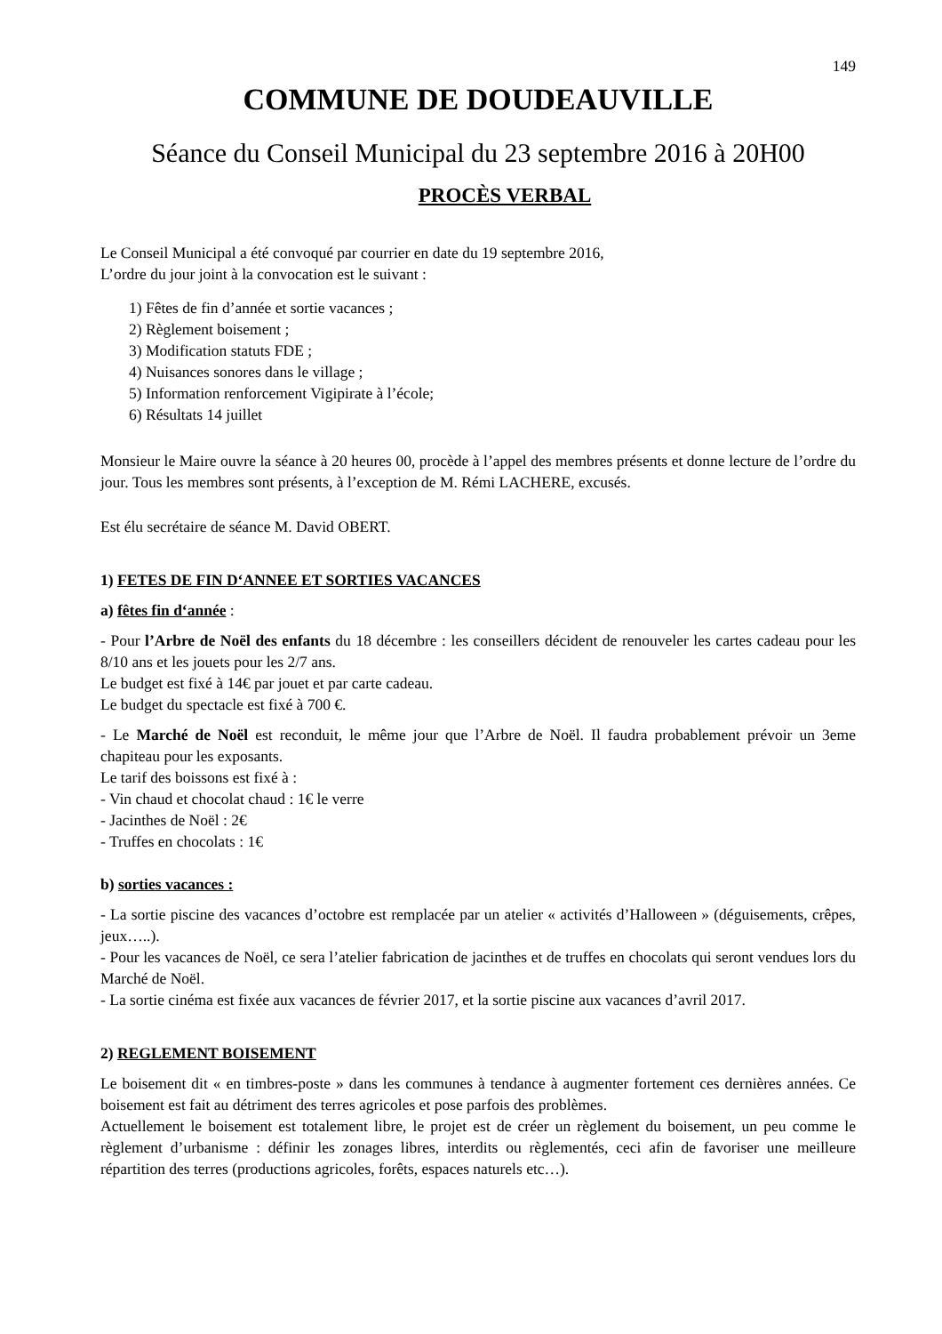149
COMMUNE DE DOUDEAUVILLE
Séance du Conseil Municipal du 23 septembre 2016 à 20H00
PROCÈS VERBAL
Le Conseil Municipal a été convoqué par courrier en date du 19 septembre 2016,
L’ordre du jour joint à la convocation est le suivant :
1) Fêtes de fin d’année et sortie vacances ;
2) Règlement boisement ;
3) Modification statuts FDE ;
4) Nuisances sonores dans le village ;
5) Information renforcement Vigipirate à l’école;
6) Résultats 14 juillet
Monsieur le Maire ouvre la séance à 20 heures 00, procède à l’appel des membres présents et donne lecture de l’ordre du jour. Tous les membres sont présents, à l’exception de M. Rémi LACHERE, excusés.
Est élu secrétaire de séance M. David OBERT.
1) FETES DE FIN D‘ANNEE ET SORTIES VACANCES
a) fêtes fin d‘année :
- Pour l’Arbre de Noël des enfants du 18 décembre : les conseillers décident de renouveler les cartes cadeau pour les 8/10 ans et les jouets pour les 2/7 ans.
Le budget est fixé à 14€ par jouet et par carte cadeau.
Le budget du spectacle est fixé à 700 €.
- Le Marché de Noël est reconduit, le même jour que l’Arbre de Noël. Il faudra probablement prévoir un 3eme chapiteau pour les exposants.
Le tarif des boissons est fixé à :
- Vin chaud et chocolat chaud : 1€ le verre
- Jacinthes de Noël : 2€
- Truffes en chocolats : 1€
b) sorties vacances :
- La sortie piscine des vacances d’octobre est remplacée par un atelier « activités d’Halloween » (déguisements, crêpes, jeux…..).
- Pour les vacances de Noël, ce sera l’atelier fabrication de jacinthes et de truffes en chocolats qui seront vendues lors du Marché de Noël.
- La sortie cinéma est fixée aux vacances de février 2017, et la sortie piscine aux vacances d’avril 2017.
2) REGLEMENT BOISEMENT
Le boisement dit « en timbres-poste » dans les communes à tendance à augmenter fortement ces dernières années. Ce boisement est fait au détriment des terres agricoles et pose parfois des problèmes.
Actuellement le boisement est totalement libre, le projet est de créer un règlement du boisement, un peu comme le règlement d’urbanisme : définir les zonages libres, interdits ou règlementés, ceci afin de favoriser une meilleure répartition des terres (productions agricoles, forêts, espaces naturels etc…).